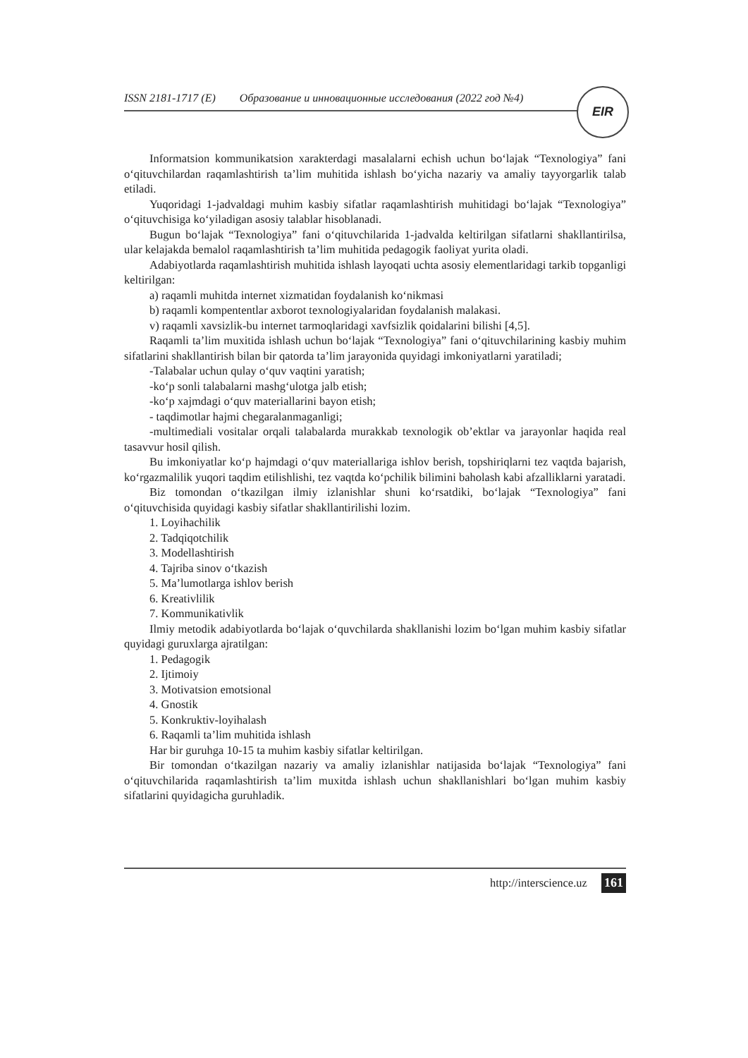ISSN 2181-1717 (E) Образование и инновационные исследования (2022 год №4) EIR
Informatsion kommunikatsion xarakterdagi masalalarni echish uchun bo‘lajak “Texnologiya” fani o‘qituvchilardan raqamlashtirish ta’lim muhitida ishlash bo‘yicha nazariy va amaliy tayyorgarlik talab etiladi.
Yuqoridagi 1-jadvaldagi muhim kasbiy sifatlar raqamlashtirish muhitidagi bo‘lajak “Texnologiya” o‘qituvchisiga ko‘yiladigan asosiy talablar hisoblanadi.
Bugun bo‘lajak “Texnologiya” fani o‘qituvchilarida 1-jadvalda keltirilgan sifatlarni shakllantirilsa, ular kelajakda bemalol raqamlashtirish ta’lim muhitida pedagogik faoliyat yurita oladi.
Adabiyotlarda raqamlashtirish muhitida ishlash layoqati uchta asosiy elementlaridagi tarkib topganligi keltirilgan:
a) raqamli muhitda internet xizmatidan foydalanish ko‘nikmasi
b) raqamli kompententlar axborot texnologiyalaridan foydalanish malakasi.
v) raqamli xavsizlik-bu internet tarmoqlaridagi xavfsizlik qoidalarini bilishi [4,5].
Raqamli ta’lim muxitida ishlash uchun bo‘lajak “Texnologiya” fani o‘qituvchilarining kasbiy muhim sifatlarini shakllantirish bilan bir qatorda ta’lim jarayonida quyidagi imkoniyatlarni yaratiladi;
-Talabalar uchun qulay o‘quv vaqtini yaratish;
-ko‘p sonli talabalarni mashg‘ulotga jalb etish;
-ko‘p xajmdagi o‘quv materiallarini bayon etish;
- taqdimotlar hajmi chegaralanmaganligi;
-multimediali vositalar orqali talabalarda murakkab texnologik ob’ektlar va jarayonlar haqida real tasavvur hosil qilish.
Bu imkoniyatlar ko‘p hajmdagi o‘quv materiallariga ishlov berish, topshiriqlarni tez vaqtda bajarish, ko‘rgazmalilik yuqori taqdim etilishlishi, tez vaqtda ko‘pchilik bilimini baholash kabi afzalliklarni yaratadi.
Biz tomondan o‘tkazilgan ilmiy izlanishlar shuni ko‘rsatdiki, bo‘lajak “Texnologiya” fani o‘qituvchisida quyidagi kasbiy sifatlar shakllantirilishi lozim.
1. Loyihachilik
2. Tadqiqotchilik
3. Modellashtirish
4. Tajriba sinov o‘tkazish
5. Ma’lumotlarga ishlov berish
6. Kreativlilik
7. Kommunikativlik
Ilmiy metodik adabiyotlarda bo‘lajak o‘quvchilarda shakllanishi lozim bo‘lgan muhim kasbiy sifatlar quyidagi guruxlarga ajratilgan:
1. Pedagogik
2. Ijtimoiy
3. Motivatsion emotsional
4. Gnostik
5. Konkruktiv-loyihalash
6. Raqamli ta’lim muhitida ishlash
Har bir guruhga 10-15 ta muhim kasbiy sifatlar keltirilgan.
Bir tomondan o‘tkazilgan nazariy va amaliy izlanishlar natijasida bo‘lajak “Texnologiya” fani o‘qituvchilarida raqamlashtirish ta’lim muxitda ishlash uchun shakllanishlari bo‘lgan muhim kasbiy sifatlarini quyidagicha guruhladik.
http://interscience.uz 161